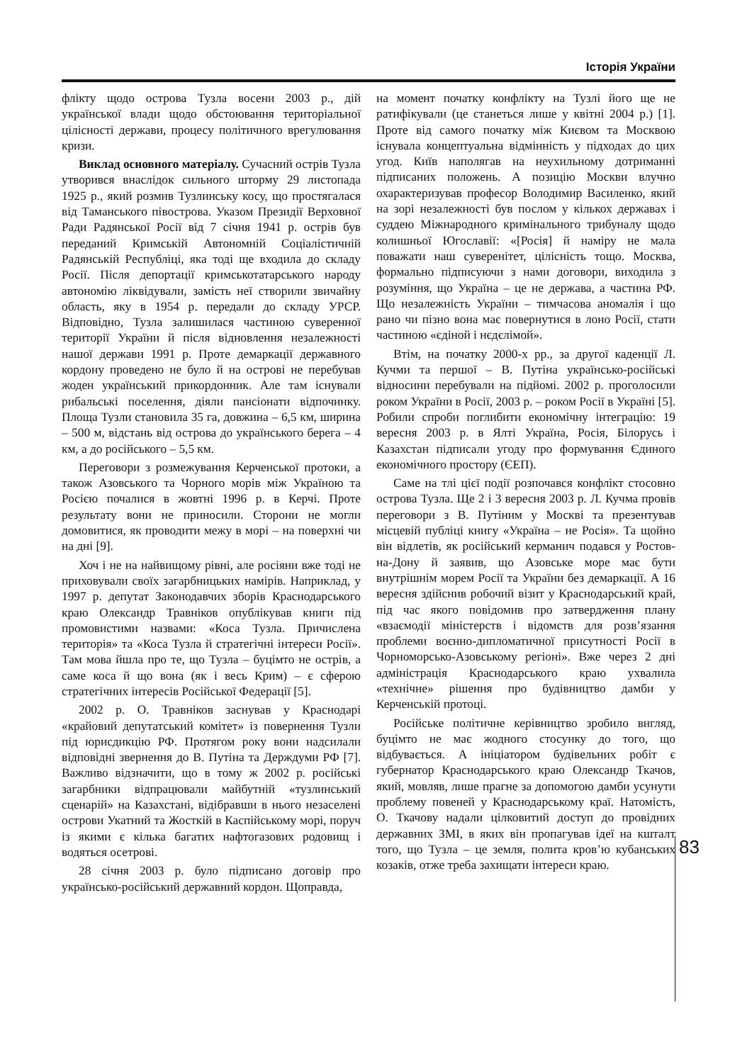Історія України
флікту щодо острова Тузла восени 2003 р., дій української влади щодо обстоювання територіальної цілісності держави, процесу політичного врегулювання кризи.
Виклад основного матеріалу. Сучасний острів Тузла утворився внаслідок сильного шторму 29 листопада 1925 р., який розмив Тузлинську косу, що простягалася від Таманського півострова. Указом Президії Верховної Ради Радянської Росії від 7 січня 1941 р. острів був переданий Кримській Автономній Соціалістичній Радянській Республіці, яка тоді ще входила до складу Росії. Після депортації кримськотатарського народу автономію ліквідували, замість неї створили звичайну область, яку в 1954 р. передали до складу УРСР. Відповідно, Тузла залишилася частиною суверенної території України й після відновлення незалежності нашої держави 1991 р. Проте демаркації державного кордону проведено не було й на острові не перебував жоден український прикордонник. Але там існували рибальські поселення, діяли пансіонати відпочинку. Площа Тузли становила 35 га, довжина – 6,5 км, ширина – 500 м, відстань від острова до українського берега – 4 км, а до російського – 5,5 км.
Переговори з розмежування Керченської протоки, а також Азовського та Чорного морів між Україною та Росією почалися в жовтні 1996 р. в Керчі. Проте результату вони не приносили. Сторони не могли домовитися, як проводити межу в морі – на поверхні чи на дні [9].
Хоч і не на найвищому рівні, але росіяни вже тоді не приховували своїх загарбницьких намірів. Наприклад, у 1997 р. депутат Законодавчих зборів Краснодарського краю Олександр Травніков опублікував книги під промовистими назвами: «Коса Тузла. Причислена територія» та «Коса Тузла й стратегічні інтереси Росії». Там мова йшла про те, що Тузла – буцімто не острів, а саме коса й що вона (як і весь Крим) – є сферою стратегічних інтересів Російської Федерації [5].
2002 р. О. Травніков заснував у Краснодарі «крайовий депутатський комітет» із повернення Тузли під юрисдикцію РФ. Протягом року вони надсилали відповідні звернення до В. Путіна та Держдуми РФ [7]. Важливо відзначити, що в тому ж 2002 р. російські загарбники відпрацювали майбутній «тузлинський сценарій» на Казахстані, відібравши в нього незаселені острови Укатний та Жосткій в Каспійському морі, поруч із якими є кілька багатих нафтогазових родовищ і водяться осетрові.
28 січня 2003 р. було підписано договір про українсько-російський державний кордон. Щоправда,
на момент початку конфлікту на Тузлі його ще не ратифікували (це станеться лише у квітні 2004 р.) [1]. Проте від самого початку між Києвом та Москвою існувала концептуальна відмінність у підходах до цих угод. Київ наполягав на неухильному дотриманні підписаних положень. А позицію Москви влучно охарактеризував професор Володимир Василенко, який на зорі незалежності був послом у кількох державах і суддею Міжнародного кримінального трибуналу щодо колишньої Югославії: «[Росія] й наміру не мала поважати наш суверенітет, цілісність тощо. Москва, формально підписуючи з нами договори, виходила з розуміння, що Україна – це не держава, а частина РФ. Що незалежність України – тимчасова аномалія і що рано чи пізно вона має повернутися в лоно Росії, стати частиною «єдіной і нєдєлімой».
Втім, на початку 2000-х рр., за другої каденції Л. Кучми та першої – В. Путіна українсько-російські відносини перебували на підйомі. 2002 р. проголосили роком України в Росії, 2003 р. – роком Росії в Україні [5]. Робили спроби поглибити економічну інтеграцію: 19 вересня 2003 р. в Ялті Україна, Росія, Білорусь і Казахстан підписали угоду про формування Єдиного економічного простору (ЄЕП).
Саме на тлі цієї події розпочався конфлікт стосовно острова Тузла. Ще 2 і 3 вересня 2003 р. Л. Кучма провів переговори з В. Путіним у Москві та презентував місцевій публіці книгу «Україна – не Росія». Та щойно він відлетів, як російський керманич подався у Ростов-на-Дону й заявив, що Азовське море має бути внутрішнім морем Росії та України без демаркації. А 16 вересня здійснив робочий візит у Краснодарський край, під час якого повідомив про затвердження плану «взаємодії міністерств і відомств для розв’язання проблеми воєнно-дипломатичної присутності Росії в Чорноморсько-Азовському регіоні». Вже через 2 дні адміністрація Краснодарського краю ухвалила «технічне» рішення про будівництво дамби у Керченській протоці.
Російське політичне керівництво зробило вигляд, буцімто не має жодного стосунку до того, що відбувається. А ініціатором будівельних робіт є губернатор Краснодарського краю Олександр Ткачов, який, мовляв, лише прагне за допомогою дамби усунути проблему повеней у Краснодарському краї. Натомість, О. Ткачову надали цілковитий доступ до провідних державних ЗМІ, в яких він пропагував ідеї на кшталт того, що Тузла – це земля, полита кров’ю кубанських козаків, отже треба захищати інтереси краю.
83